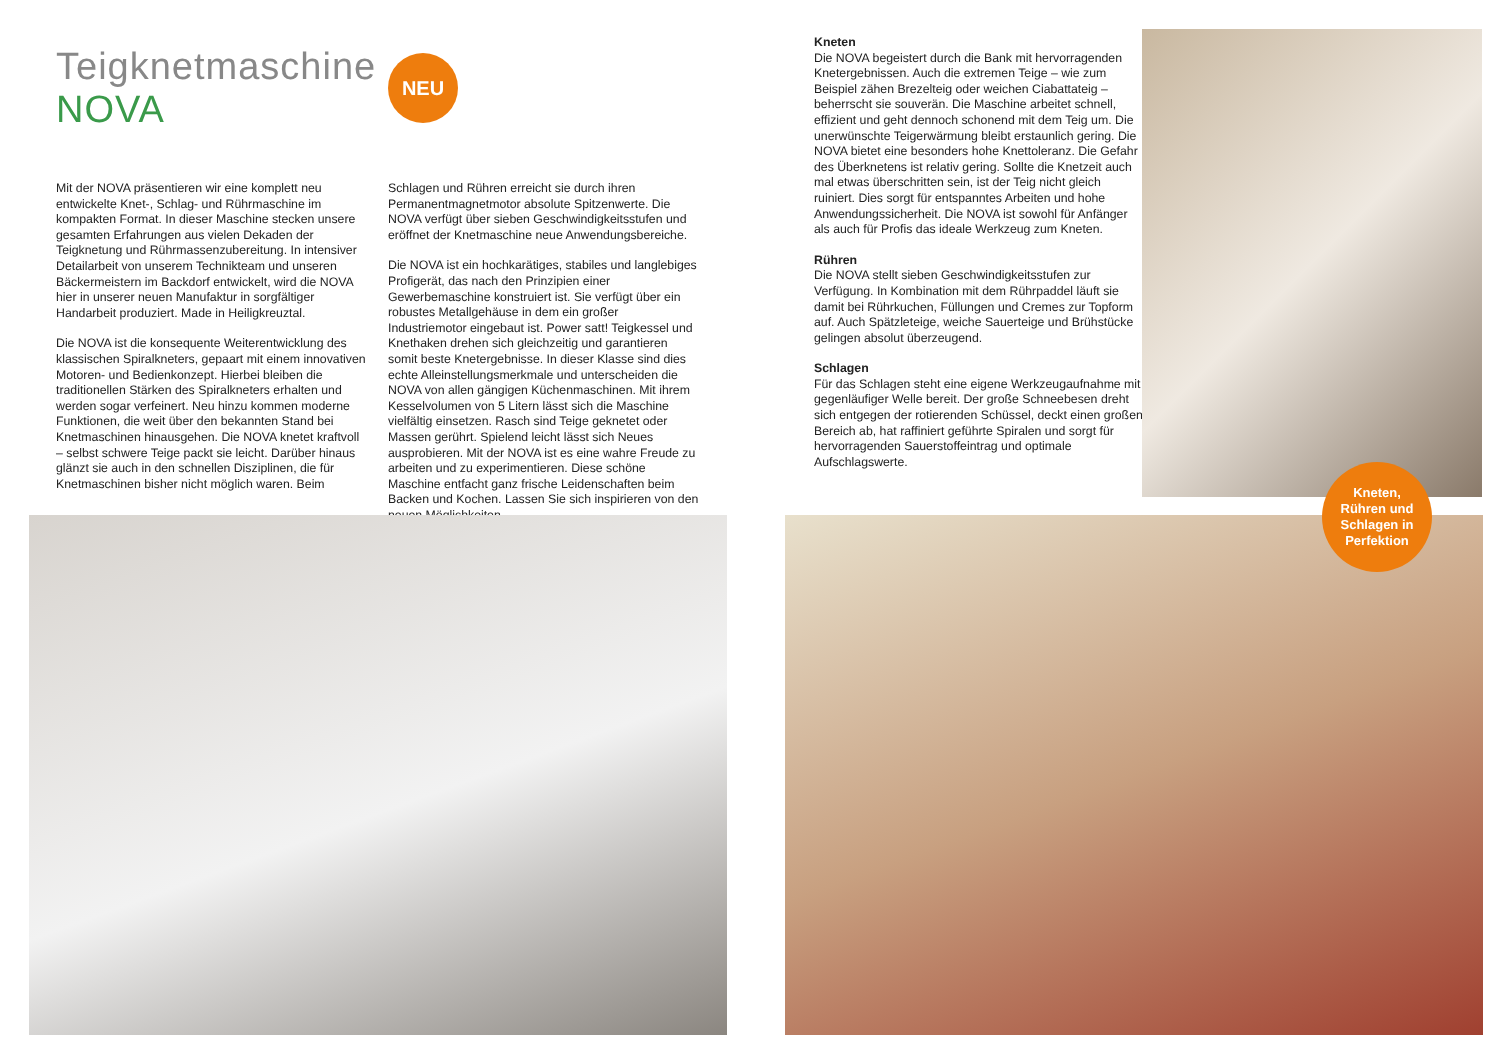Teigknetmaschine
NOVA
NEU
Mit der NOVA präsentieren wir eine komplett neu entwickelte Knet-, Schlag- und Rührmaschine im kompakten Format. In dieser Maschine stecken unsere gesamten Erfahrungen aus vielen Dekaden der Teigknetung und Rührmassenzubereitung. In intensiver Detailarbeit von unserem Technikteam und unseren Bäckermeistern im Backdorf entwickelt, wird die NOVA hier in unserer neuen Manufaktur in sorgfältiger Handarbeit produziert. Made in Heiligkreuztal.
Die NOVA ist die konsequente Weiterentwicklung des klassischen Spiralkneters, gepaart mit einem innovativen Motoren- und Bedienkonzept. Hierbei bleiben die traditionellen Stärken des Spiralkneters erhalten und werden sogar verfeinert. Neu hinzu kommen moderne Funktionen, die weit über den bekannten Stand bei Knetmaschinen hinausgehen. Die NOVA knetet kraftvoll – selbst schwere Teige packt sie leicht. Darüber hinaus glänzt sie auch in den schnellen Disziplinen, die für Knetmaschinen bisher nicht möglich waren. Beim
Schlagen und Rühren erreicht sie durch ihren Permanentmagnetmotor absolute Spitzenwerte. Die NOVA verfügt über sieben Geschwindigkeitsstufen und eröffnet der Knetmaschine neue Anwendungsbereiche.
Die NOVA ist ein hochkarätiges, stabiles und langlebiges Profigerät, das nach den Prinzipien einer Gewerbemaschine konstruiert ist. Sie verfügt über ein robustes Metallgehäuse in dem ein großer Industriemotor eingebaut ist. Power satt! Teigkessel und Knethaken drehen sich gleichzeitig und garantieren somit beste Knetergebnisse. In dieser Klasse sind dies echte Alleinstellungsmerkmale und unterscheiden die NOVA von allen gängigen Küchenmaschinen. Mit ihrem Kesselvolumen von 5 Litern lässt sich die Maschine vielfältig einsetzen. Rasch sind Teige geknetet oder Massen gerührt. Spielend leicht lässt sich Neues ausprobieren. Mit der NOVA ist es eine wahre Freude zu arbeiten und zu experimentieren. Diese schöne Maschine entfacht ganz frische Leidenschaften beim Backen und Kochen. Lassen Sie sich inspirieren von den neuen Möglichkeiten.
Kneten
Die NOVA begeistert durch die Bank mit hervorragenden Knetergebnissen. Auch die extremen Teige – wie zum Beispiel zähen Brezelteig oder weichen Ciabattateig – beherrscht sie souverän. Die Maschine arbeitet schnell, effizient und geht dennoch schonend mit dem Teig um. Die unerwünschte Teigerwärmung bleibt erstaunlich gering. Die NOVA bietet eine besonders hohe Knettoleranz. Die Gefahr des Überknetens ist relativ gering. Sollte die Knetzeit auch mal etwas überschritten sein, ist der Teig nicht gleich ruiniert. Dies sorgt für entspanntes Arbeiten und hohe Anwendungssicherheit. Die NOVA ist sowohl für Anfänger als auch für Profis das ideale Werkzeug zum Kneten.
Rühren
Die NOVA stellt sieben Geschwindigkeitsstufen zur Verfügung. In Kombination mit dem Rührpaddel läuft sie damit bei Rührkuchen, Füllungen und Cremes zur Topform auf. Auch Spätzleteige, weiche Sauerteige und Brühstücke gelingen absolut überzeugend.
Schlagen
Für das Schlagen steht eine eigene Werkzeugaufnahme mit gegenläufiger Welle bereit. Der große Schneebesen dreht sich entgegen der rotierenden Schüssel, deckt einen großen Bereich ab, hat raffiniert geführte Spiralen und sorgt für hervorragenden Sauerstoffeintrag und optimale Aufschlagswerte.
Kneten,
Rühren und
Schlagen in
Perfektion